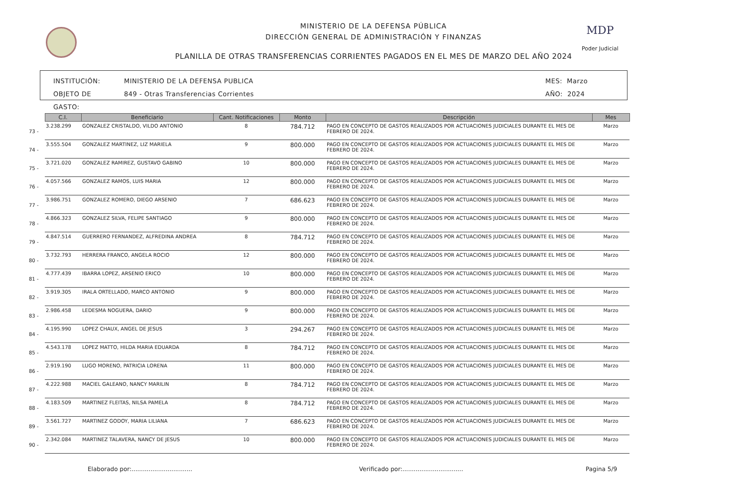MINISTERIO DE LA DEFENSA PÚBLICA
DIRECCIÓN GENERAL DE ADMINISTRACIÓN Y FINANZAS
PLANILLA DE OTRAS TRANSFERENCIAS CORRIENTES PAGADOS EN EL MES DE MARZO DEL AÑO 2024
MDP
Poder Judicial
INSTITUCIÓN:
OBJETO DE GASTO:
MINISTERIO DE LA DEFENSA PUBLICA
849 - Otras Transferencias Corrientes
MES: Marzo
AÑO: 2024
| | C.I. | Beneficiario | Cant. Notificaciones | Monto | Descripción | Mes |
| --- | --- | --- | --- | --- | --- | --- |
| 73 - | 3.238.299 | GONZALEZ CRISTALDO, VILDO ANTONIO | 8 | 784.712 | PAGO EN CONCEPTO DE GASTOS REALIZADOS POR ACTUACIONES JUDICIALES DURANTE EL MES DE FEBRERO DE 2024. | Marzo |
| 74 - | 3.555.504 | GONZALEZ MARTINEZ, LIZ MARIELA | 9 | 800.000 | PAGO EN CONCEPTO DE GASTOS REALIZADOS POR ACTUACIONES JUDICIALES DURANTE EL MES DE FEBRERO DE 2024. | Marzo |
| 75 - | 3.721.020 | GONZALEZ RAMIREZ, GUSTAVO GABINO | 10 | 800.000 | PAGO EN CONCEPTO DE GASTOS REALIZADOS POR ACTUACIONES JUDICIALES DURANTE EL MES DE FEBRERO DE 2024. | Marzo |
| 76 - | 4.057.566 | GONZALEZ RAMOS, LUIS MARIA | 12 | 800.000 | PAGO EN CONCEPTO DE GASTOS REALIZADOS POR ACTUACIONES JUDICIALES DURANTE EL MES DE FEBRERO DE 2024. | Marzo |
| 77 - | 3.986.751 | GONZALEZ ROMERO, DIEGO ARSENIO | 7 | 686.623 | PAGO EN CONCEPTO DE GASTOS REALIZADOS POR ACTUACIONES JUDICIALES DURANTE EL MES DE FEBRERO DE 2024. | Marzo |
| 78 - | 4.866.323 | GONZALEZ SILVA, FELIPE SANTIAGO | 9 | 800.000 | PAGO EN CONCEPTO DE GASTOS REALIZADOS POR ACTUACIONES JUDICIALES DURANTE EL MES DE FEBRERO DE 2024. | Marzo |
| 79 - | 4.847.514 | GUERRERO FERNANDEZ, ALFREDINA ANDREA | 8 | 784.712 | PAGO EN CONCEPTO DE GASTOS REALIZADOS POR ACTUACIONES JUDICIALES DURANTE EL MES DE FEBRERO DE 2024. | Marzo |
| 80 - | 3.732.793 | HERRERA FRANCO, ANGELA ROCIO | 12 | 800.000 | PAGO EN CONCEPTO DE GASTOS REALIZADOS POR ACTUACIONES JUDICIALES DURANTE EL MES DE FEBRERO DE 2024. | Marzo |
| 81 - | 4.777.439 | IBARRA LOPEZ, ARSENIO ERICO | 10 | 800.000 | PAGO EN CONCEPTO DE GASTOS REALIZADOS POR ACTUACIONES JUDICIALES DURANTE EL MES DE FEBRERO DE 2024. | Marzo |
| 82 - | 3.919.305 | IRALA ORTELLADO, MARCO ANTONIO | 9 | 800.000 | PAGO EN CONCEPTO DE GASTOS REALIZADOS POR ACTUACIONES JUDICIALES DURANTE EL MES DE FEBRERO DE 2024. | Marzo |
| 83 - | 2.986.458 | LEDESMA NOGUERA, DARIO | 9 | 800.000 | PAGO EN CONCEPTO DE GASTOS REALIZADOS POR ACTUACIONES JUDICIALES DURANTE EL MES DE FEBRERO DE 2024. | Marzo |
| 84 - | 4.195.990 | LOPEZ CHAUX, ANGEL DE JESUS | 3 | 294.267 | PAGO EN CONCEPTO DE GASTOS REALIZADOS POR ACTUACIONES JUDICIALES DURANTE EL MES DE FEBRERO DE 2024. | Marzo |
| 85 - | 4.543.178 | LOPEZ MATTO, HILDA MARIA EDUARDA | 8 | 784.712 | PAGO EN CONCEPTO DE GASTOS REALIZADOS POR ACTUACIONES JUDICIALES DURANTE EL MES DE FEBRERO DE 2024. | Marzo |
| 86 - | 2.919.190 | LUGO MORENO, PATRICIA LORENA | 11 | 800.000 | PAGO EN CONCEPTO DE GASTOS REALIZADOS POR ACTUACIONES JUDICIALES DURANTE EL MES DE FEBRERO DE 2024. | Marzo |
| 87 - | 4.222.988 | MACIEL GALEANO, NANCY MARILIN | 8 | 784.712 | PAGO EN CONCEPTO DE GASTOS REALIZADOS POR ACTUACIONES JUDICIALES DURANTE EL MES DE FEBRERO DE 2024. | Marzo |
| 88 - | 4.183.509 | MARTINEZ FLEITAS, NILSA PAMELA | 8 | 784.712 | PAGO EN CONCEPTO DE GASTOS REALIZADOS POR ACTUACIONES JUDICIALES DURANTE EL MES DE FEBRERO DE 2024. | Marzo |
| 89 - | 3.561.727 | MARTINEZ GODOY, MARIA LILIANA | 7 | 686.623 | PAGO EN CONCEPTO DE GASTOS REALIZADOS POR ACTUACIONES JUDICIALES DURANTE EL MES DE FEBRERO DE 2024. | Marzo |
| 90 - | 2.342.084 | MARTINEZ TALAVERA, NANCY DE JESUS | 10 | 800.000 | PAGO EN CONCEPTO DE GASTOS REALIZADOS POR ACTUACIONES JUDICIALES DURANTE EL MES DE FEBRERO DE 2024. | Marzo |
Elaborado por:................................ Verificado por:................................ Pagina 5/9